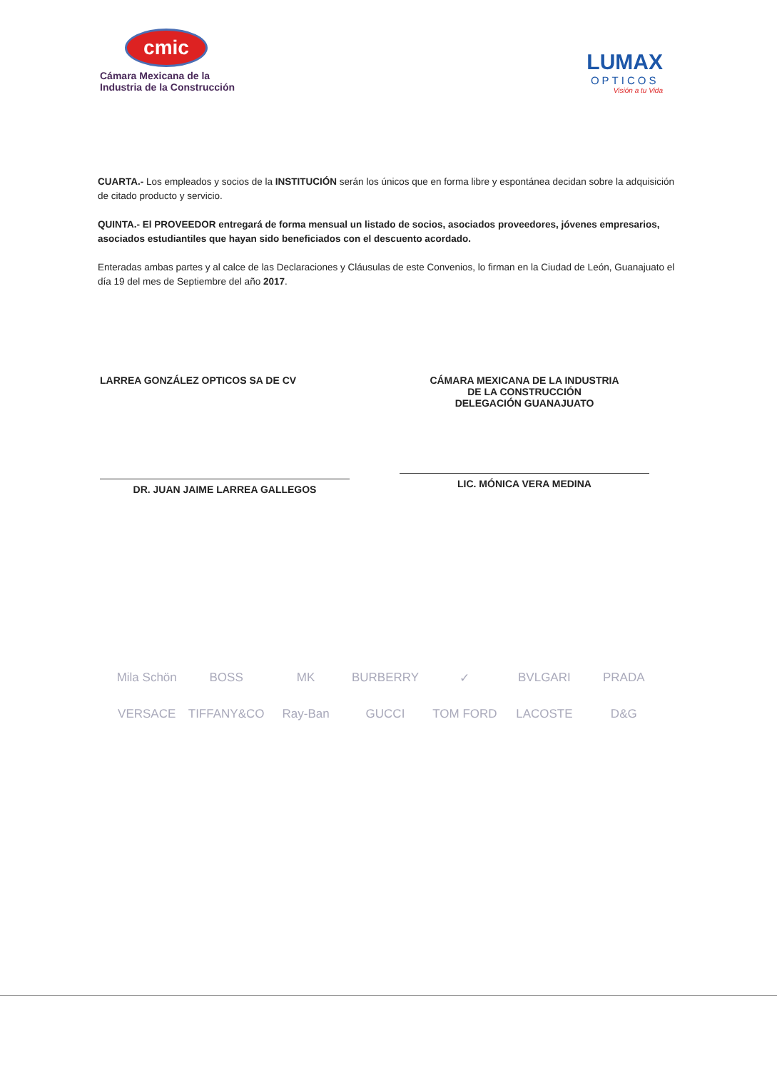cmic
Cámara Mexicana de la
Industria de la Construcción
LUMAX
OPTICOS
Visión a tu Vida
CUARTA.- Los empleados y socios de la INSTITUCIÓN serán los únicos que en forma libre y espontánea decidan sobre la adquisición de citado producto y servicio.
QUINTA.- El PROVEEDOR entregará de forma mensual un listado de socios, asociados proveedores, jóvenes empresarios, asociados estudiantiles que hayan sido beneficiados con el descuento acordado.
Enteradas ambas partes y al calce de las Declaraciones y Cláusulas de este Convenios, lo firman en la Ciudad de León, Guanajuato el día 19 del mes de Septiembre del año 2017.
LARREA GONZÁLEZ OPTICOS SA DE CV
DR. JUAN JAIME LARREA GALLEGOS
CÁMARA MEXICANA DE LA INDUSTRIA
DE LA CONSTRUCCIÓN
DELEGACIÓN GUANAJUATO
LIC. MÓNICA VERA MEDINA
Mila Schön BOSS MK BURBERRY ✓ BVLGARI PRADA VERSACE TIFFANY&CO Ray-Ban GUCCI TOM FORD LACOSTE D&G